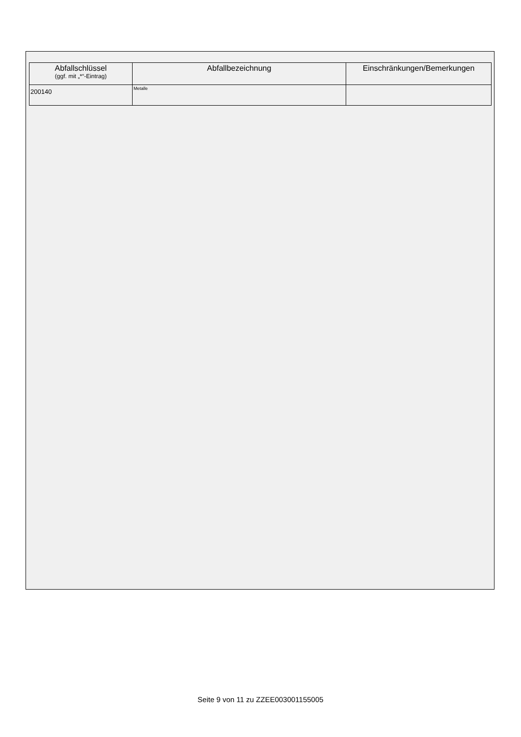| Abfallschlüssel (ggf. mit „*“-Eintrag) | Abfallbezeichnung | Einschränkungen/Bemerkungen |
| --- | --- | --- |
| 200140 | Metalle | |
Seite 9 von 11 zu ZZEE003001155005